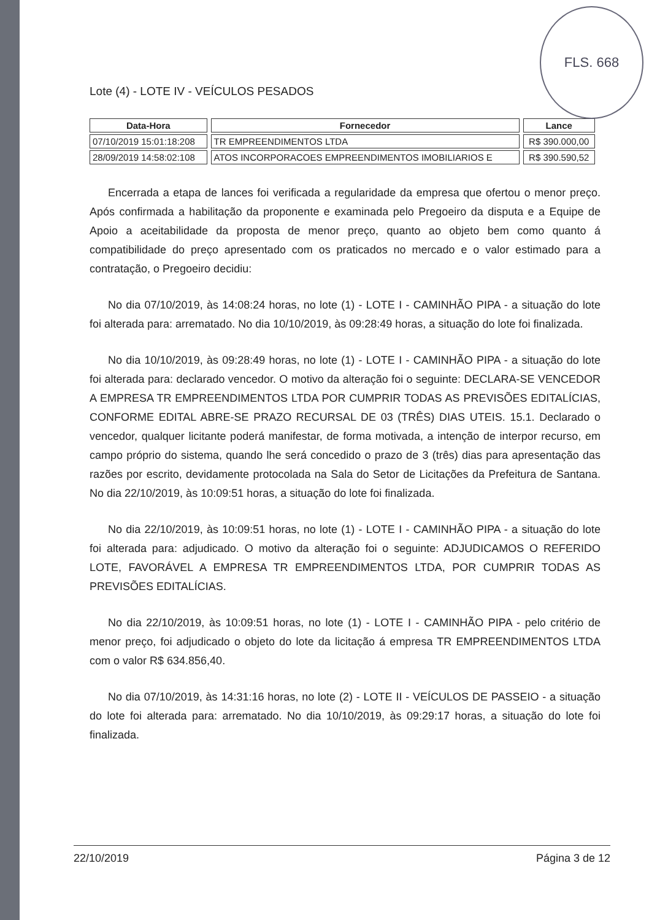FLS. 668
Lote (4) - LOTE IV - VEÍCULOS PESADOS
| Data-Hora | Fornecedor | Lance |
| --- | --- | --- |
| 07/10/2019 15:01:18:208 | TR EMPREENDIMENTOS LTDA | R$ 390.000,00 |
| 28/09/2019 14:58:02:108 | ATOS INCORPORACOES EMPREENDIMENTOS IMOBILIARIOS E | R$ 390.590,52 |
Encerrada a etapa de lances foi verificada a regularidade da empresa que ofertou o menor preço. Após confirmada a habilitação da proponente e examinada pelo Pregoeiro da disputa e a Equipe de Apoio a aceitabilidade da proposta de menor preço, quanto ao objeto bem como quanto á compatibilidade do preço apresentado com os praticados no mercado e o valor estimado para a contratação, o Pregoeiro decidiu:
No dia 07/10/2019, às 14:08:24 horas, no lote (1) - LOTE I - CAMINHÃO PIPA - a situação do lote foi alterada para: arrematado. No dia 10/10/2019, às 09:28:49 horas, a situação do lote foi finalizada.
No dia 10/10/2019, às 09:28:49 horas, no lote (1) - LOTE I - CAMINHÃO PIPA - a situação do lote foi alterada para: declarado vencedor. O motivo da alteração foi o seguinte: DECLARA-SE VENCEDOR A EMPRESA TR EMPREENDIMENTOS LTDA POR CUMPRIR TODAS AS PREVISÕES EDITALÍCIAS, CONFORME EDITAL ABRE-SE PRAZO RECURSAL DE 03 (TRÊS) DIAS UTEIS. 15.1. Declarado o vencedor, qualquer licitante poderá manifestar, de forma motivada, a intenção de interpor recurso, em campo próprio do sistema, quando lhe será concedido o prazo de 3 (três) dias para apresentação das razões por escrito, devidamente protocolada na Sala do Setor de Licitações da Prefeitura de Santana. No dia 22/10/2019, às 10:09:51 horas, a situação do lote foi finalizada.
No dia 22/10/2019, às 10:09:51 horas, no lote (1) - LOTE I - CAMINHÃO PIPA - a situação do lote foi alterada para: adjudicado. O motivo da alteração foi o seguinte: ADJUDICAMOS O REFERIDO LOTE, FAVORÁVEL A EMPRESA TR EMPREENDIMENTOS LTDA, POR CUMPRIR TODAS AS PREVISÕES EDITALÍCIAS.
No dia 22/10/2019, às 10:09:51 horas, no lote (1) - LOTE I - CAMINHÃO PIPA - pelo critério de menor preço, foi adjudicado o objeto do lote da licitação á empresa TR EMPREENDIMENTOS LTDA com o valor R$ 634.856,40.
No dia 07/10/2019, às 14:31:16 horas, no lote (2) - LOTE II - VEÍCULOS DE PASSEIO - a situação do lote foi alterada para: arrematado. No dia 10/10/2019, às 09:29:17 horas, a situação do lote foi finalizada.
22/10/2019 Página 3 de 12